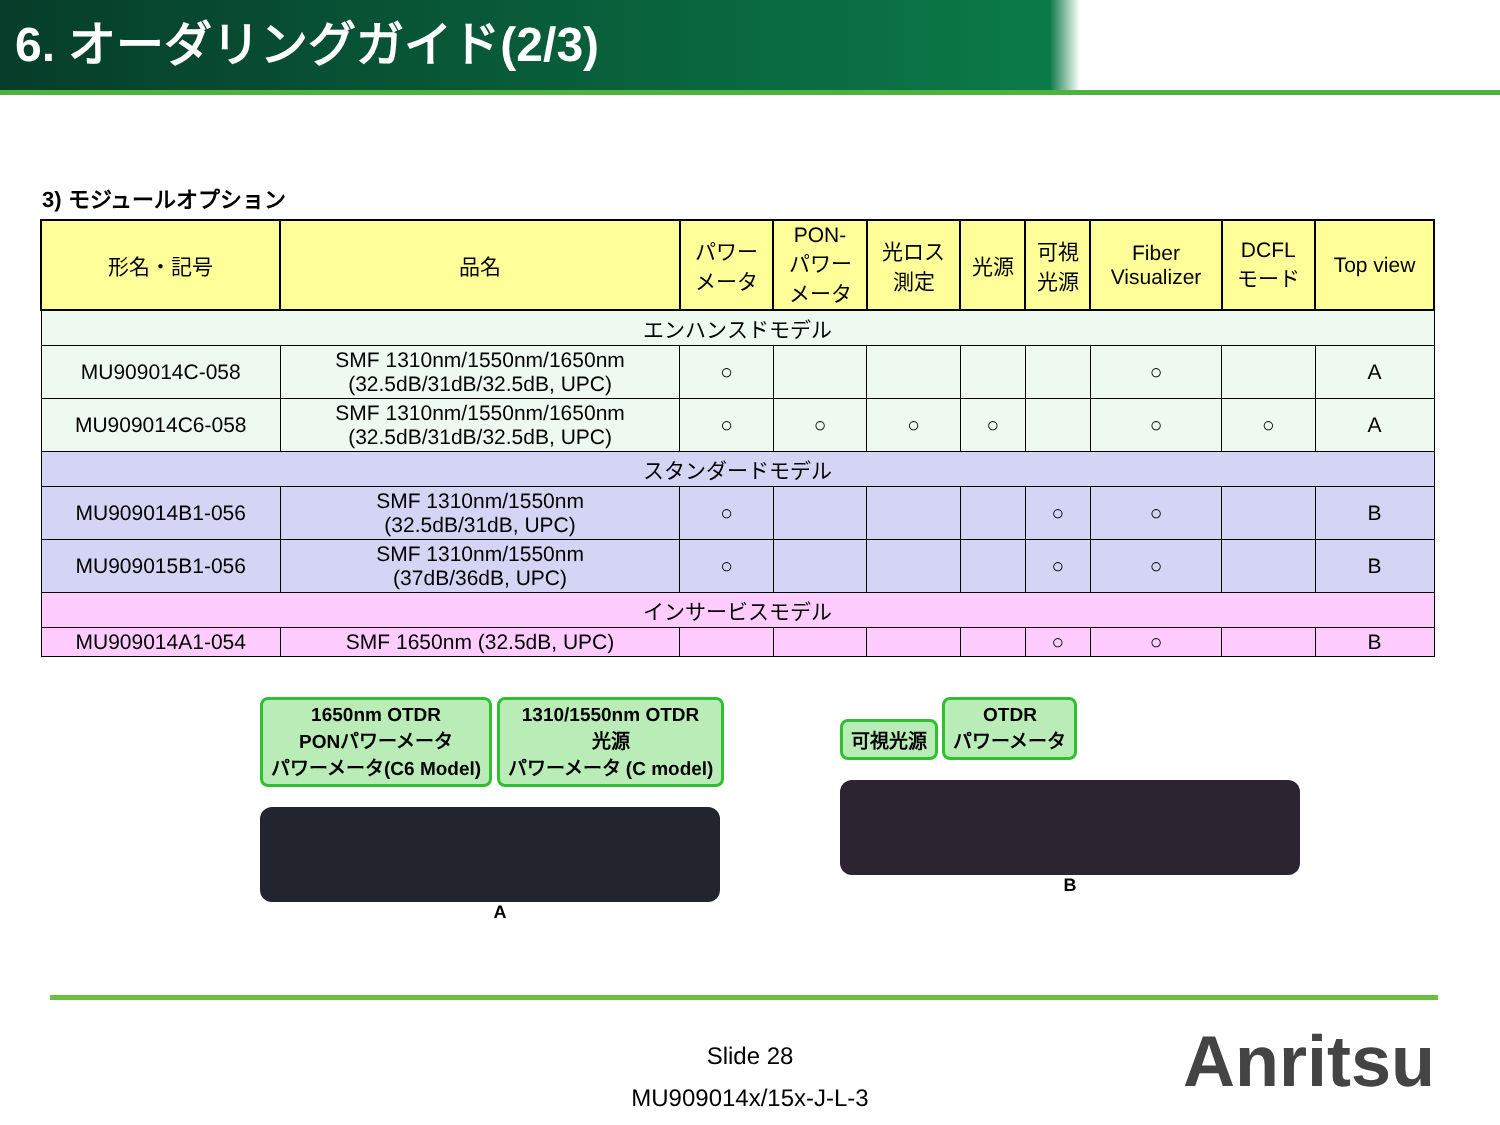6. オーダリングガイド(2/3)
3) モジュールオプション
| 形名・記号 | 品名 | パワー メータ | PON- パワー メータ | 光ロス 測定 | 光源 | 可視 光源 | Fiber Visualizer | DCFL モード | Top view |
| --- | --- | --- | --- | --- | --- | --- | --- | --- | --- |
| エンハンスドモデル | | | | | | | | | |
| MU909014C-058 | SMF 1310nm/1550nm/1650nm (32.5dB/31dB/32.5dB, UPC) | ○ | | | | | ○ | | A |
| MU909014C6-058 | SMF 1310nm/1550nm/1650nm (32.5dB/31dB/32.5dB, UPC) | ○ | ○ | ○ | ○ | | ○ | ○ | A |
| スタンダードモデル | | | | | | | | | |
| MU909014B1-056 | SMF 1310nm/1550nm (32.5dB/31dB, UPC) | ○ | | | | ○ | ○ | | B |
| MU909015B1-056 | SMF 1310nm/1550nm (37dB/36dB, UPC) | ○ | | | | ○ | ○ | | B |
| インサービスモデル | | | | | | | | | |
| MU909014A1-054 | SMF 1650nm (32.5dB, UPC) | | | | | ○ | ○ | | B |
1650nm OTDR
PONパワーメータ
パワーメータ(C6 Model) 1310/1550nm OTDR
光源
パワーメータ (C model)
A
可視光源 OTDR
パワーメータ
B
Slide 28
MU909014x/15x-J-L-3
Anritsu